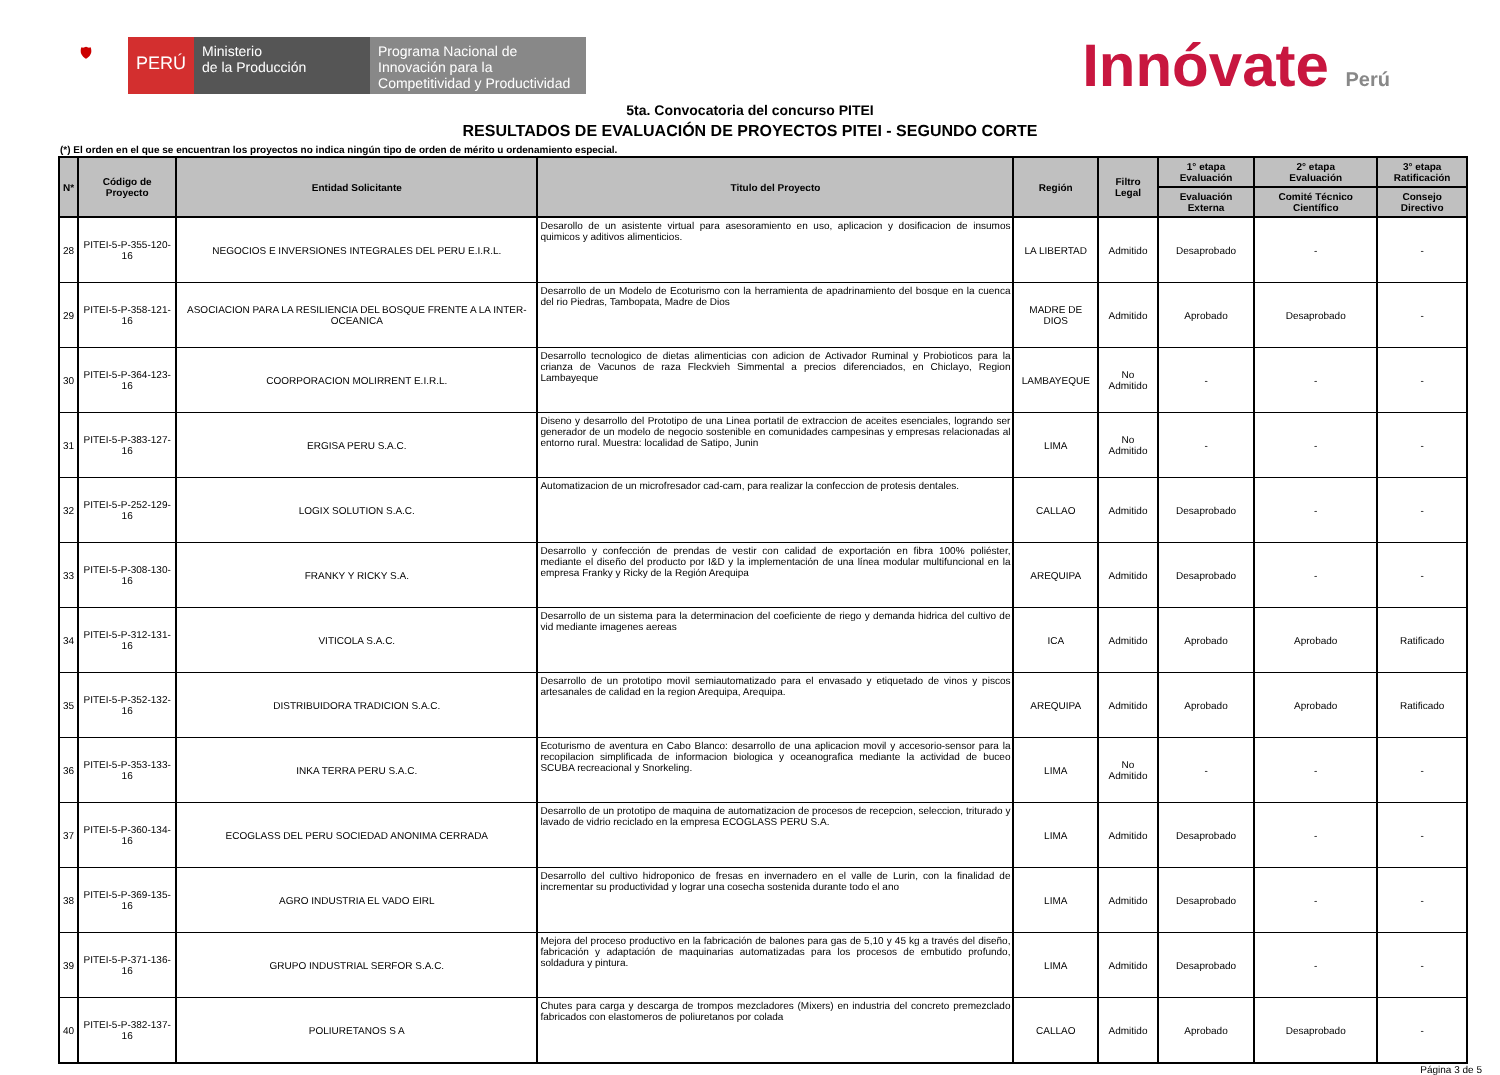🛡
PERÚ
Ministerio
de la Producción
Programa Nacional de Innovación para la Competitividad y Productividad
Innóvate Perú
5ta. Convocatoria del concurso PITEI
RESULTADOS DE EVALUACIÓN DE PROYECTOS PITEI - SEGUNDO CORTE
(*) El orden en el que se encuentran los proyectos no indica ningún tipo de orden de mérito u ordenamiento especial.
| N* | Código de Proyecto | Entidad Solicitante | Titulo del Proyecto | Región | Filtro Legal | 1° etapa Evaluación | 2° etapa Evaluación | 3° etapa Ratificación |
| --- | --- | --- | --- | --- | --- | --- | --- | --- |
| | | | | | | Evaluación Externa | Comité Técnico Científico | Consejo Directivo |
| 28 | PITEI-5-P-355-120-16 | NEGOCIOS E INVERSIONES INTEGRALES DEL PERU E.I.R.L. | Desarollo de un asistente virtual para asesoramiento en uso, aplicacion y dosificacion de insumos quimicos y aditivos alimenticios. | LA LIBERTAD | Admitido | Desaprobado | - | - |
| 29 | PITEI-5-P-358-121-16 | ASOCIACION PARA LA RESILIENCIA DEL BOSQUE FRENTE A LA INTER-OCEANICA | Desarrollo de un Modelo de Ecoturismo con la herramienta de apadrinamiento del bosque en la cuenca del rio Piedras, Tambopata, Madre de Dios | MADRE DE DIOS | Admitido | Aprobado | Desaprobado | - |
| 30 | PITEI-5-P-364-123-16 | COORPORACION MOLIRRENT E.I.R.L. | Desarrollo tecnologico de dietas alimenticias con adicion de Activador Ruminal y Probioticos para la crianza de Vacunos de raza Fleckvieh Simmental a precios diferenciados, en Chiclayo, Region Lambayeque | LAMBAYEQUE | No Admitido | - | - | - |
| 31 | PITEI-5-P-383-127-16 | ERGISA PERU S.A.C. | Diseno y desarrollo del Prototipo de una Linea portatil de extraccion de aceites esenciales, logrando ser generador de un modelo de negocio sostenible en comunidades campesinas y empresas relacionadas al entorno rural. Muestra: localidad de Satipo, Junin | LIMA | No Admitido | - | - | - |
| 32 | PITEI-5-P-252-129-16 | LOGIX SOLUTION S.A.C. | Automatizacion de un microfresador cad-cam, para realizar la confeccion de protesis dentales. | CALLAO | Admitido | Desaprobado | - | - |
| 33 | PITEI-5-P-308-130-16 | FRANKY Y RICKY S.A. | Desarrollo y confección de prendas de vestir con calidad de exportación en fibra 100% poliéster, mediante el diseño del producto por I&D y la implementación de una línea modular multifuncional en la empresa Franky y Ricky de la Región Arequipa | AREQUIPA | Admitido | Desaprobado | - | - |
| 34 | PITEI-5-P-312-131-16 | VITICOLA S.A.C. | Desarrollo de un sistema para la determinacion del coeficiente de riego y demanda hidrica del cultivo de vid mediante imagenes aereas | ICA | Admitido | Aprobado | Aprobado | Ratificado |
| 35 | PITEI-5-P-352-132-16 | DISTRIBUIDORA TRADICION S.A.C. | Desarrollo de un prototipo movil semiautomatizado para el envasado y etiquetado de vinos y piscos artesanales de calidad en la region Arequipa, Arequipa. | AREQUIPA | Admitido | Aprobado | Aprobado | Ratificado |
| 36 | PITEI-5-P-353-133-16 | INKA TERRA PERU S.A.C. | Ecoturismo de aventura en Cabo Blanco: desarrollo de una aplicacion movil y accesorio-sensor para la recopilacion simplificada de informacion biologica y oceanografica mediante la actividad de buceo SCUBA recreacional y Snorkeling. | LIMA | No Admitido | - | - | - |
| 37 | PITEI-5-P-360-134-16 | ECOGLASS DEL PERU SOCIEDAD ANONIMA CERRADA | Desarrollo de un prototipo de maquina de automatizacion de procesos de recepcion, seleccion, triturado y lavado de vidrio reciclado en la empresa ECOGLASS PERU S.A. | LIMA | Admitido | Desaprobado | - | - |
| 38 | PITEI-5-P-369-135-16 | AGRO INDUSTRIA EL VADO EIRL | Desarrollo del cultivo hidroponico de fresas en invernadero en el valle de Lurin, con la finalidad de incrementar su productividad y lograr una cosecha sostenida durante todo el ano | LIMA | Admitido | Desaprobado | - | - |
| 39 | PITEI-5-P-371-136-16 | GRUPO INDUSTRIAL SERFOR S.A.C. | Mejora del proceso productivo en la fabricación de balones para gas de 5,10 y 45 kg a través del diseño, fabricación y adaptación de maquinarias automatizadas para los procesos de embutido profundo, soldadura y pintura. | LIMA | Admitido | Desaprobado | - | - |
| 40 | PITEI-5-P-382-137-16 | POLIURETANOS S A | Chutes para carga y descarga de trompos mezcladores (Mixers) en industria del concreto premezclado fabricados con elastomeros de poliuretanos por colada | CALLAO | Admitido | Aprobado | Desaprobado | - |
Página 3 de 5